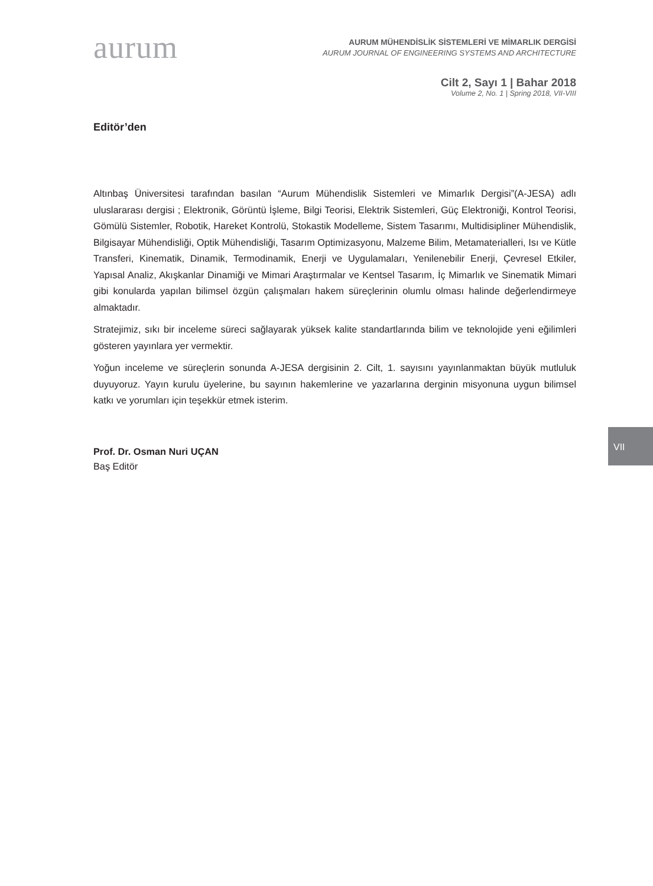aurum
AURUM MÜHENDİSLİK SİSTEMLERİ VE MİMARLIK DERGİSİ
AURUM JOURNAL OF ENGINEERING SYSTEMS AND ARCHITECTURE
Cilt 2, Sayı 1 | Bahar 2018
Volume 2, No. 1 | Spring 2018, VII-VIII
Editör’den
Altınbaş Üniversitesi tarafından basılan “Aurum Mühendislik Sistemleri ve Mimarlık Dergisi”(A-JESA) adlı uluslararası dergisi ; Elektronik, Görüntü İşleme, Bilgi Teorisi, Elektrik Sistemleri, Güç Elektroniği, Kontrol Teorisi, Gömülü Sistemler, Robotik, Hareket Kontrolü, Stokastik Modelleme, Sistem Tasarımı, Multidisipliner Mühendislik, Bilgisayar Mühendisliği, Optik Mühendisliği, Tasarım Optimizasyonu, Malzeme Bilim, Metamaterialleri, Isı ve Kütle Transferi, Kinematik, Dinamik, Termodinamik, Enerji ve Uygulamaları, Yenilenebilir Enerji, Çevresel Etkiler, Yapısal Analiz, Akışkanlar Dinamiği ve Mimari Araştırmalar ve Kentsel Tasarım, İç Mimarlık ve Sinematik Mimari gibi konularda yapılan bilimsel özgün çalışmaları hakem süreçlerinin olumlu olması halinde değerlendirmeye almaktadır.
Stratejimiz, sıkı bir inceleme süreci sağlayarak yüksek kalite standartlarında bilim ve teknolojide yeni eğilimleri gösteren yayınlara yer vermektir.
Yoğun inceleme ve süreçlerin sonunda A-JESA dergisinin 2. Cilt, 1. sayısını yayınlanmaktan büyük mutluluk duyuyoruz. Yayın kurulu üyelerine, bu sayının hakemlerine ve yazarlarına derginin misyonuna uygun bilimsel katkı ve yorumları için teşekkür etmek isterim.
Prof. Dr. Osman Nuri UÇAN
Baş Editör
VII